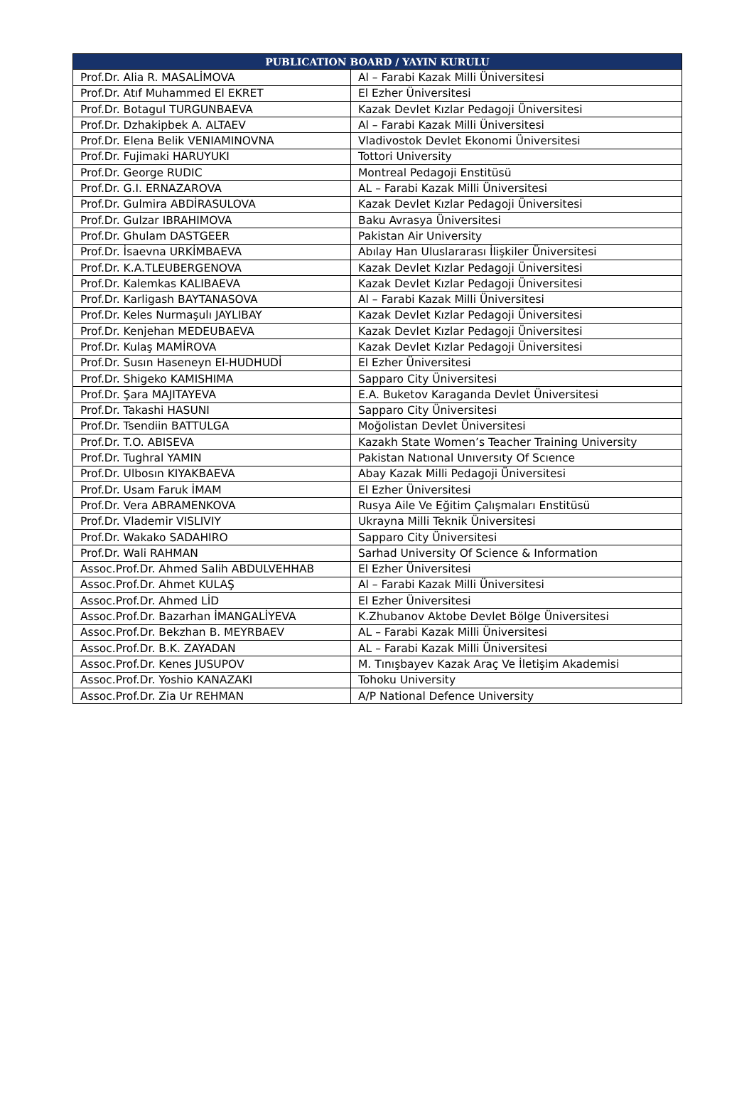| PUBLICATION BOARD / YAYIN KURULU | |
| --- | --- |
| Prof.Dr. Alia R. MASALİMOVA | Al – Farabi Kazak Milli Üniversitesi |
| Prof.Dr. Atıf Muhammed El EKRET | El Ezher Üniversitesi |
| Prof.Dr. Botagul TURGUNBAEVA | Kazak Devlet Kızlar Pedagoji Üniversitesi |
| Prof.Dr. Dzhakipbek A. ALTAEV | Al – Farabi Kazak Milli Üniversitesi |
| Prof.Dr. Elena Belik VENIAMINOVNA | Vladivostok Devlet Ekonomi Üniversitesi |
| Prof.Dr. Fujimaki HARUYUKI | Tottori University |
| Prof.Dr. George RUDIC | Montreal Pedagoji Enstitüsü |
| Prof.Dr. G.I. ERNAZAROVA | AL – Farabi Kazak Milli Üniversitesi |
| Prof.Dr. Gulmira ABDİRASULOVA | Kazak Devlet Kızlar Pedagoji Üniversitesi |
| Prof.Dr. Gulzar IBRAHIMOVA | Baku Avrasya Üniversitesi |
| Prof.Dr. Ghulam DASTGEER | Pakistan Air University |
| Prof.Dr. İsaevna URKİMBAEVA | Abılay Han Uluslararası İlişkiler Üniversitesi |
| Prof.Dr. K.A.TLEUBERGENOVA | Kazak Devlet Kızlar Pedagoji Üniversitesi |
| Prof.Dr. Kalemkas KALIBAEVA | Kazak Devlet Kızlar Pedagoji Üniversitesi |
| Prof.Dr. Karligash BAYTANASOVA | Al – Farabi Kazak Milli Üniversitesi |
| Prof.Dr. Keles Nurmaşulı JAYLIBAY | Kazak Devlet Kızlar Pedagoji Üniversitesi |
| Prof.Dr. Kenjehan MEDEUBAEVA | Kazak Devlet Kızlar Pedagoji Üniversitesi |
| Prof.Dr. Kulaş MAMİROVA | Kazak Devlet Kızlar Pedagoji Üniversitesi |
| Prof.Dr. Susın Haseneyn El-HUDHUDİ | El Ezher Üniversitesi |
| Prof.Dr. Shigeko KAMISHIMA | Sapparo City Üniversitesi |
| Prof.Dr. Şara MAJITAYEVA | E.A. Buketov Karaganda Devlet Üniversitesi |
| Prof.Dr. Takashi HASUNI | Sapparo City Üniversitesi |
| Prof.Dr. Tsendiin BATTULGA | Moğolistan Devlet Üniversitesi |
| Prof.Dr. T.O. ABISEVA | Kazakh State Women’s Teacher Training University |
| Prof.Dr. Tughral YAMIN | Pakistan Natıonal Unıversıty Of Scıence |
| Prof.Dr. Ulbosın KIYAKBAEVA | Abay Kazak Milli Pedagoji Üniversitesi |
| Prof.Dr. Usam Faruk İMAM | El Ezher Üniversitesi |
| Prof.Dr. Vera ABRAMENKOVA | Rusya Aile Ve Eğitim Çalışmaları Enstitüsü |
| Prof.Dr. Vlademir VISLIVIY | Ukrayna Milli Teknik Üniversitesi |
| Prof.Dr. Wakako SADAHIRO | Sapparo City Üniversitesi |
| Prof.Dr. Wali RAHMAN | Sarhad University Of Science & Information |
| Assoc.Prof.Dr. Ahmed Salih ABDULVEHHAB | El Ezher Üniversitesi |
| Assoc.Prof.Dr. Ahmet KULAŞ | Al – Farabi Kazak Milli Üniversitesi |
| Assoc.Prof.Dr. Ahmed LİD | El Ezher Üniversitesi |
| Assoc.Prof.Dr. Bazarhan İMANGALİYEVA | K.Zhubanov Aktobe Devlet Bölge Üniversitesi |
| Assoc.Prof.Dr. Bekzhan B. MEYRBAEV | AL – Farabi Kazak Milli Üniversitesi |
| Assoc.Prof.Dr. B.K. ZAYADAN | AL – Farabi Kazak Milli Üniversitesi |
| Assoc.Prof.Dr. Kenes JUSUPOV | M. Tınışbayev Kazak Araç Ve İletişim Akademisi |
| Assoc.Prof.Dr. Yoshio KANAZAKI | Tohoku University |
| Assoc.Prof.Dr. Zia Ur REHMAN | A/P National Defence University |